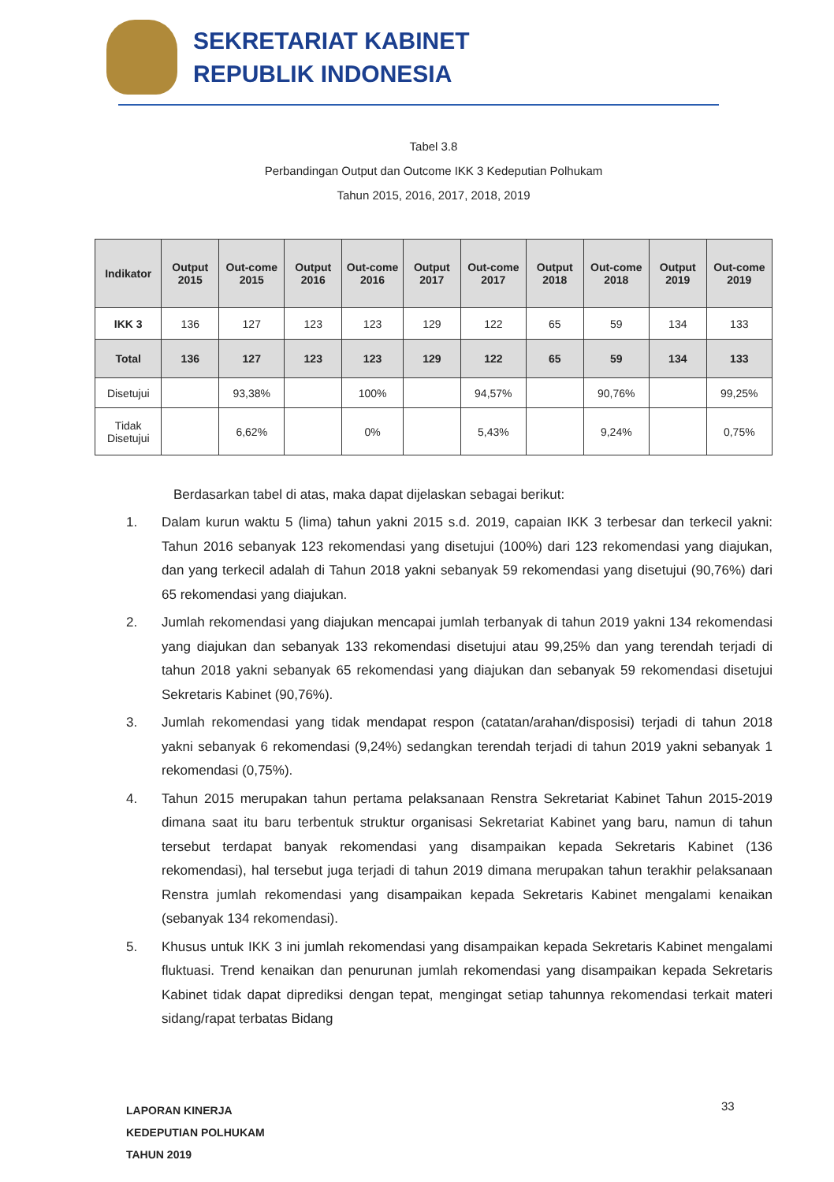SEKRETARIAT KABINET
REPUBLIK INDONESIA
Tabel 3.8
Perbandingan Output dan Outcome IKK 3 Kedeputian Polhukam
Tahun 2015, 2016, 2017, 2018, 2019
| Indikator | Output 2015 | Out-come 2015 | Output 2016 | Out-come 2016 | Output 2017 | Out-come 2017 | Output 2018 | Out-come 2018 | Output 2019 | Out-come 2019 |
| --- | --- | --- | --- | --- | --- | --- | --- | --- | --- | --- |
| IKK 3 | 136 | 127 | 123 | 123 | 129 | 122 | 65 | 59 | 134 | 133 |
| Total | 136 | 127 | 123 | 123 | 129 | 122 | 65 | 59 | 134 | 133 |
| Disetujui | | 93,38% | | 100% | | 94,57% | | 90,76% | | 99,25% |
| Tidak Disetujui | | 6,62% | | 0% | | 5,43% | | 9,24% | | 0,75% |
Berdasarkan tabel di atas, maka dapat dijelaskan sebagai berikut:
1. Dalam kurun waktu 5 (lima) tahun yakni 2015 s.d. 2019, capaian IKK 3 terbesar dan terkecil yakni: Tahun 2016 sebanyak 123 rekomendasi yang disetujui (100%) dari 123 rekomendasi yang diajukan, dan yang terkecil adalah di Tahun 2018 yakni sebanyak 59 rekomendasi yang disetujui (90,76%) dari 65 rekomendasi yang diajukan.
2. Jumlah rekomendasi yang diajukan mencapai jumlah terbanyak di tahun 2019 yakni 134 rekomendasi yang diajukan dan sebanyak 133 rekomendasi disetujui atau 99,25% dan yang terendah terjadi di tahun 2018 yakni sebanyak 65 rekomendasi yang diajukan dan sebanyak 59 rekomendasi disetujui Sekretaris Kabinet (90,76%).
3. Jumlah rekomendasi yang tidak mendapat respon (catatan/arahan/disposisi) terjadi di tahun 2018 yakni sebanyak 6 rekomendasi (9,24%) sedangkan terendah terjadi di tahun 2019 yakni sebanyak 1 rekomendasi (0,75%).
4. Tahun 2015 merupakan tahun pertama pelaksanaan Renstra Sekretariat Kabinet Tahun 2015-2019 dimana saat itu baru terbentuk struktur organisasi Sekretariat Kabinet yang baru, namun di tahun tersebut terdapat banyak rekomendasi yang disampaikan kepada Sekretaris Kabinet (136 rekomendasi), hal tersebut juga terjadi di tahun 2019 dimana merupakan tahun terakhir pelaksanaan Renstra jumlah rekomendasi yang disampaikan kepada Sekretaris Kabinet mengalami kenaikan (sebanyak 134 rekomendasi).
5. Khusus untuk IKK 3 ini jumlah rekomendasi yang disampaikan kepada Sekretaris Kabinet mengalami fluktuasi. Trend kenaikan dan penurunan jumlah rekomendasi yang disampaikan kepada Sekretaris Kabinet tidak dapat diprediksi dengan tepat, mengingat setiap tahunnya rekomendasi terkait materi sidang/rapat terbatas Bidang
LAPORAN KINERJA
KEDEPUTIAN POLHUKAM
TAHUN 2019
33